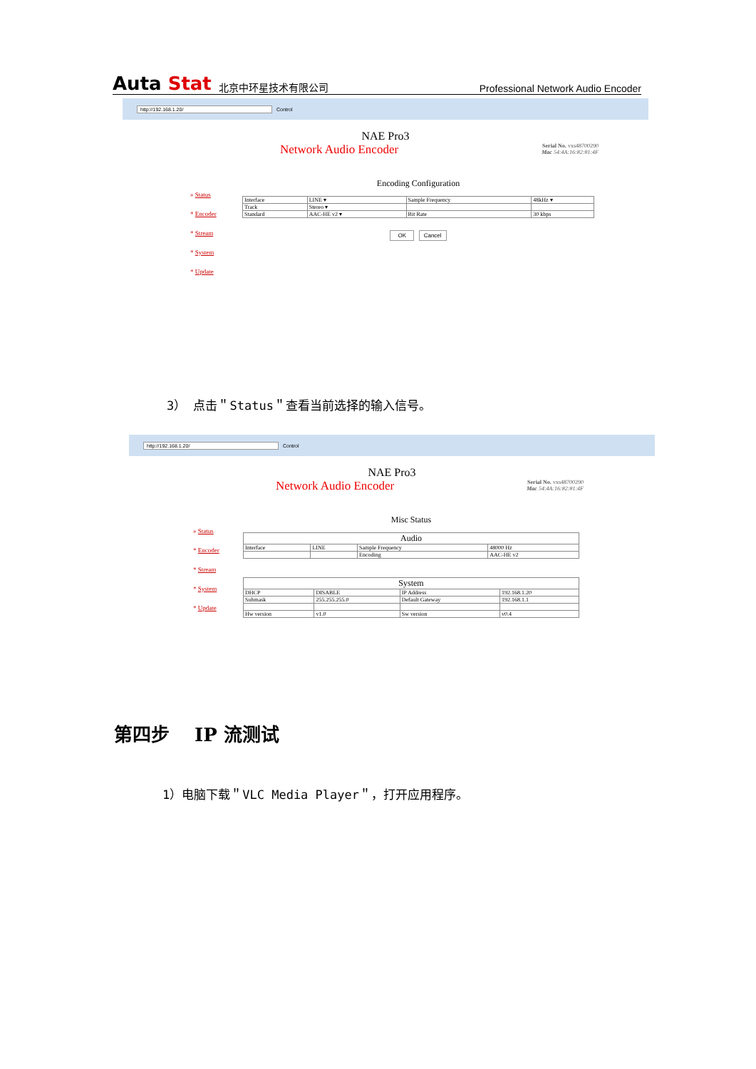Auta Stat 北京中环星技术有限公司 Professional Network Audio Encoder
http://192.168.1.20/ Control
NAE Pro3
Network Audio Encoder
Serial No. vxs48700290
Mac 54:4A:16:82:81:4F
» Status
* Encoder
* Stream
* System
* Update
Encoding Configuration
| Interface | LINE ▾ | Sample Frequency | 48kHz ▾ |
| Track | Stereo ▾ | | |
| Standard | AAC-HE v2 ▾ | Bit Rate | 30 kbps |
OK Cancel
3） 点击＂Status＂查看当前选择的输入信号。
http://192.168.1.20/ Control
NAE Pro3
Network Audio Encoder
Serial No. vxs48700290
Mac 54:4A:16:82:81:4F
» Status
* Encoder
* Stream
* System
* Update
Misc Status
| Audio | | | |
| --- | --- | --- | --- |
| Interface | LINE | Sample Frequency | 48000 Hz |
| | | Encoding | AAC-HE v2 |
| System | | | |
| --- | --- | --- | --- |
| DHCP | DISABLE | IP Address | 192.168.1.20 |
| Submask | 255.255.255.0 | Default Gateway | 192.168.1.1 |
| Hw version | v1.0 | Sw version | v0.4 |
第四步　 IP 流测试
1）电脑下载＂VLC Media Player＂，打开应用程序。